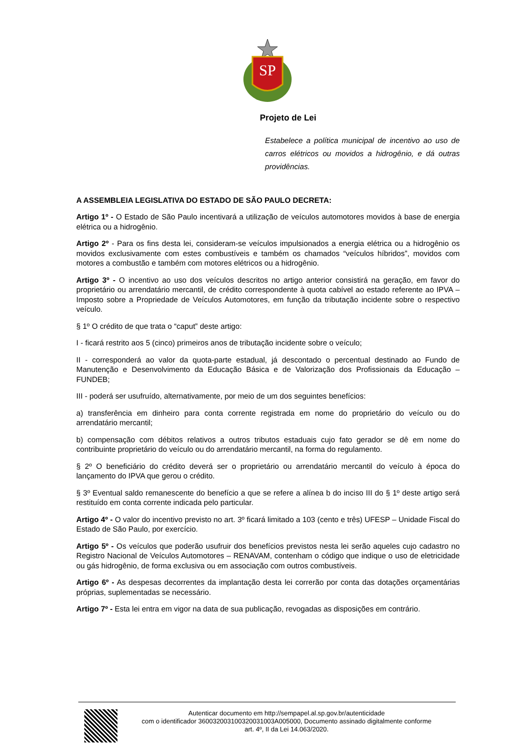SP
Projeto de Lei
Estabelece a política municipal de incentivo ao uso de carros elétricos ou movidos a hidrogênio, e dá outras providências.
A ASSEMBLEIA LEGISLATIVA DO ESTADO DE SÃO PAULO DECRETA:
Artigo 1º - O Estado de São Paulo incentivará a utilização de veículos automotores movidos à base de energia elétrica ou a hidrogênio.
Artigo 2º - Para os fins desta lei, consideram-se veículos impulsionados a energia elétrica ou a hidrogênio os movidos exclusivamente com estes combustíveis e também os chamados “veículos híbridos”, movidos com motores a combustão e também com motores elétricos ou a hidrogênio.
Artigo 3º - O incentivo ao uso dos veículos descritos no artigo anterior consistirá na geração, em favor do proprietário ou arrendatário mercantil, de crédito correspondente à quota cabível ao estado referente ao IPVA – Imposto sobre a Propriedade de Veículos Automotores, em função da tributação incidente sobre o respectivo veículo.
§ 1º O crédito de que trata o “caput” deste artigo:
I - ficará restrito aos 5 (cinco) primeiros anos de tributação incidente sobre o veículo;
II - corresponderá ao valor da quota-parte estadual, já descontado o percentual destinado ao Fundo de Manutenção e Desenvolvimento da Educação Básica e de Valorização dos Profissionais da Educação – FUNDEB;
III - poderá ser usufruído, alternativamente, por meio de um dos seguintes benefícios:
a) transferência em dinheiro para conta corrente registrada em nome do proprietário do veículo ou do arrendatário mercantil;
b) compensação com débitos relativos a outros tributos estaduais cujo fato gerador se dê em nome do contribuinte proprietário do veículo ou do arrendatário mercantil, na forma do regulamento.
§ 2º O beneficiário do crédito deverá ser o proprietário ou arrendatário mercantil do veículo à época do lançamento do IPVA que gerou o crédito.
§ 3º Eventual saldo remanescente do benefício a que se refere a alínea b do inciso III do § 1º deste artigo será restituído em conta corrente indicada pelo particular.
Artigo 4º - O valor do incentivo previsto no art. 3º ficará limitado a 103 (cento e três) UFESP – Unidade Fiscal do Estado de São Paulo, por exercício.
Artigo 5º - Os veículos que poderão usufruir dos benefícios previstos nesta lei serão aqueles cujo cadastro no Registro Nacional de Veículos Automotores – RENAVAM, contenham o código que indique o uso de eletricidade ou gás hidrogênio, de forma exclusiva ou em associação com outros combustíveis.
Artigo 6º - As despesas decorrentes da implantação desta lei correrão por conta das dotações orçamentárias próprias, suplementadas se necessário.
Artigo 7º - Esta lei entra em vigor na data de sua publicação, revogadas as disposições em contrário.
Autenticar documento em http://sempapel.al.sp.gov.br/autenticidade
com o identificador 360032003100320031003A005000, Documento assinado digitalmente conforme
art. 4º, II da Lei 14.063/2020.